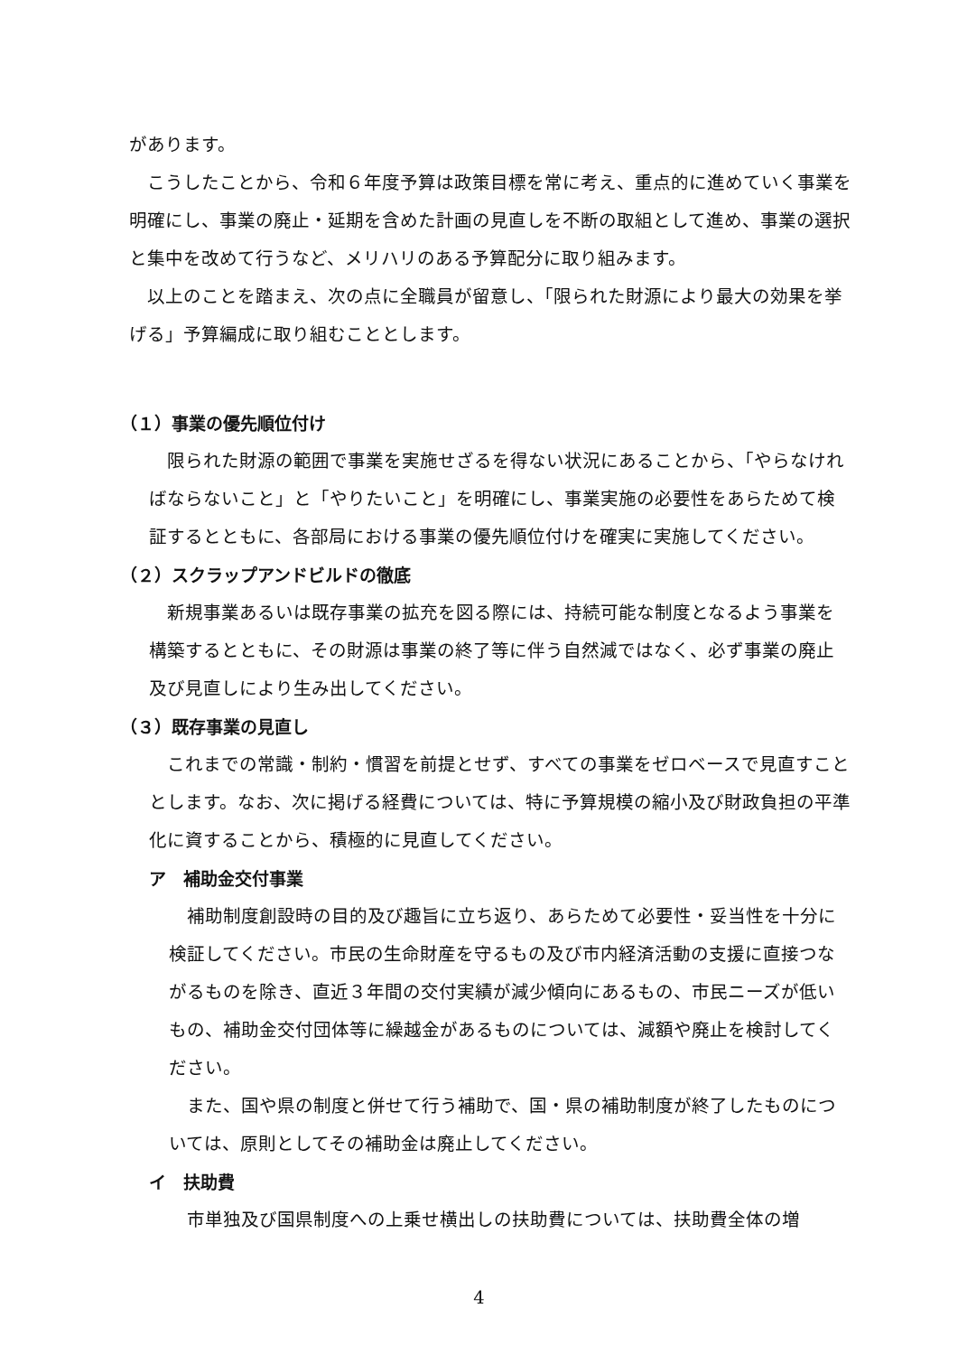があります。
こうしたことから、令和６年度予算は政策目標を常に考え、重点的に進めていく事業を明確にし、事業の廃止・延期を含めた計画の見直しを不断の取組として進め、事業の選択と集中を改めて行うなど、メリハリのある予算配分に取り組みます。
以上のことを踏まえ、次の点に全職員が留意し、「限られた財源により最大の効果を挙げる」予算編成に取り組むこととします。
（１）事業の優先順位付け
限られた財源の範囲で事業を実施せざるを得ない状況にあることから、「やらなければならないこと」と「やりたいこと」を明確にし、事業実施の必要性をあらためて検証するとともに、各部局における事業の優先順位付けを確実に実施してください。
（２）スクラップアンドビルドの徹底
新規事業あるいは既存事業の拡充を図る際には、持続可能な制度となるよう事業を構築するとともに、その財源は事業の終了等に伴う自然減ではなく、必ず事業の廃止及び見直しにより生み出してください。
（３）既存事業の見直し
これまでの常識・制約・慣習を前提とせず、すべての事業をゼロベースで見直すこととします。なお、次に掲げる経費については、特に予算規模の縮小及び財政負担の平準化に資することから、積極的に見直してください。
ア　補助金交付事業
補助制度創設時の目的及び趣旨に立ち返り、あらためて必要性・妥当性を十分に検証してください。市民の生命財産を守るもの及び市内経済活動の支援に直接つながるものを除き、直近３年間の交付実績が減少傾向にあるもの、市民ニーズが低いもの、補助金交付団体等に繰越金があるものについては、減額や廃止を検討してください。
また、国や県の制度と併せて行う補助で、国・県の補助制度が終了したものについては、原則としてその補助金は廃止してください。
イ　扶助費
市単独及び国県制度への上乗せ横出しの扶助費については、扶助費全体の増
4